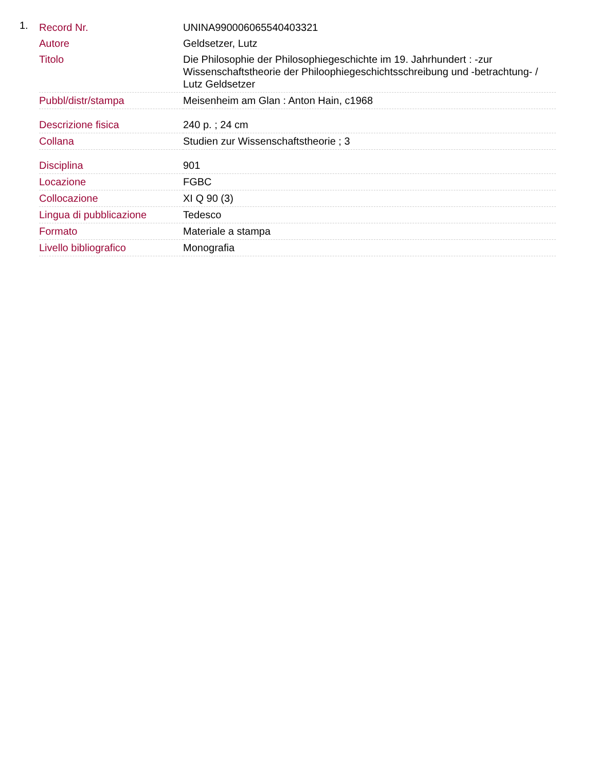1.
| Record Nr. | UNINA990006065540403321 |
| Autore | Geldsetzer, Lutz |
| Titolo | Die Philosophie der Philosophiegeschichte im 19. Jahrhundert : -zur Wissenschaftstheorie der Philoophiegeschichtsschreibung und -betrachtung- / Lutz Geldsetzer |
| Pubbl/distr/stampa | Meisenheim am Glan : Anton Hain, c1968 |
| Descrizione fisica | 240 p. ; 24 cm |
| Collana | Studien zur Wissenschaftstheorie ; 3 |
| Disciplina | 901 |
| Locazione | FGBC |
| Collocazione | XI Q 90 (3) |
| Lingua di pubblicazione | Tedesco |
| Formato | Materiale a stampa |
| Livello bibliografico | Monografia |